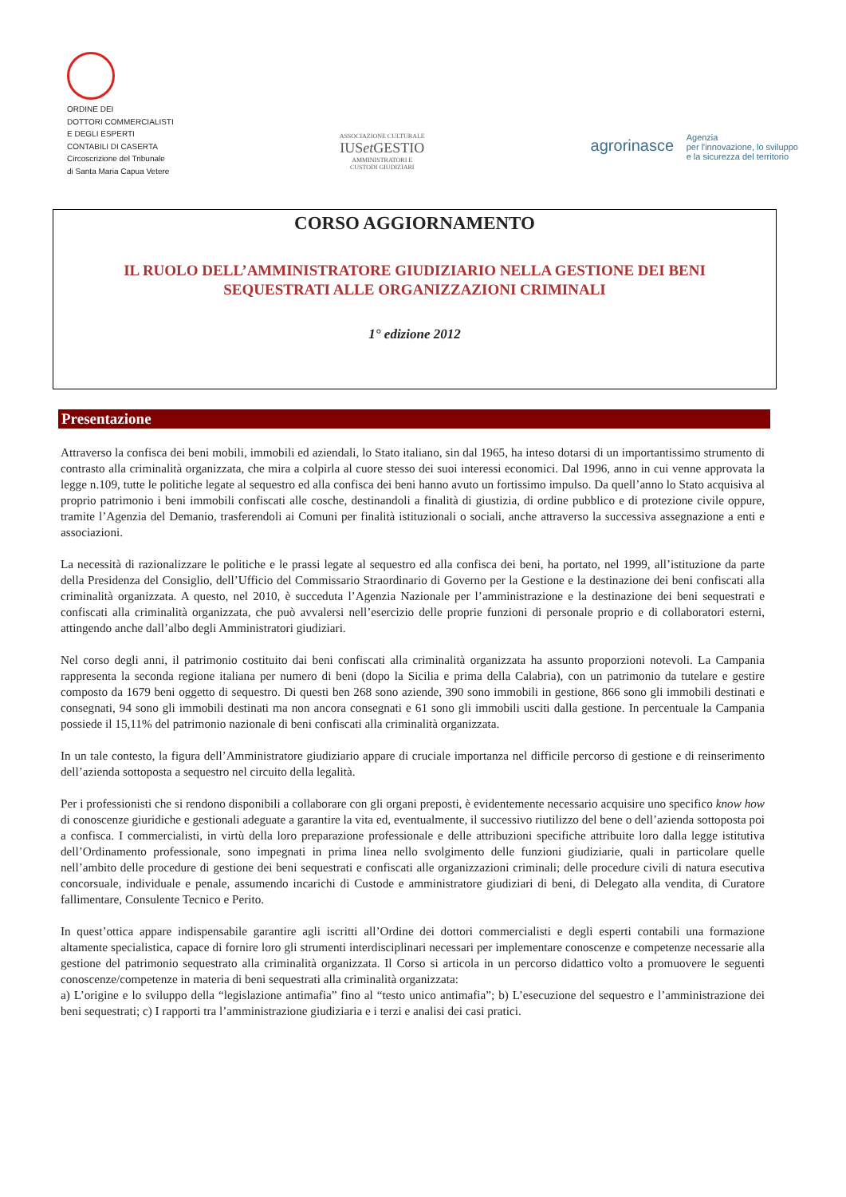ORDINE DEI
DOTTORI COMMERCIALISTI
E DEGLI ESPERTI
CONTABILI DI CASERTA
Circoscrizione del Tribunale
di Santa Maria Capua Vetere
ASSOCIAZIONE CULTURALE
IUSet GESTIO
AMMINISTRATORI E
CUSTODI GIUDIZIARI
agrorinasce Agenzia
per l'innovazione, lo sviluppo
e la sicurezza del territorio
CORSO AGGIORNAMENTO
IL RUOLO DELL’AMMINISTRATORE GIUDIZIARIO NELLA GESTIONE DEI BENI
SEQUESTRATI ALLE ORGANIZZAZIONI CRIMINALI
1° edizione 2012
Presentazione
Attraverso la confisca dei beni mobili, immobili ed aziendali, lo Stato italiano, sin dal 1965, ha inteso dotarsi di un importantissimo strumento di contrasto alla criminalità organizzata, che mira a colpirla al cuore stesso dei suoi interessi economici. Dal 1996, anno in cui venne approvata la legge n.109, tutte le politiche legate al sequestro ed alla confisca dei beni hanno avuto un fortissimo impulso. Da quell’anno lo Stato acquisiva al proprio patrimonio i beni immobili confiscati alle cosche, destinandoli a finalità di giustizia, di ordine pubblico e di protezione civile oppure, tramite l’Agenzia del Demanio, trasferendoli ai Comuni per finalità istituzionali o sociali, anche attraverso la successiva assegnazione a enti e associazioni.
La necessità di razionalizzare le politiche e le prassi legate al sequestro ed alla confisca dei beni, ha portato, nel 1999, all’istituzione da parte della Presidenza del Consiglio, dell’Ufficio del Commissario Straordinario di Governo per la Gestione e la destinazione dei beni confiscati alla criminalità organizzata. A questo, nel 2010, è succeduta l’Agenzia Nazionale per l’amministrazione e la destinazione dei beni sequestrati e confiscati alla criminalità organizzata, che può avvalersi nell’esercizio delle proprie funzioni di personale proprio e di collaboratori esterni, attingendo anche dall’albo degli Amministratori giudiziari.
Nel corso degli anni, il patrimonio costituito dai beni confiscati alla criminalità organizzata ha assunto proporzioni notevoli. La Campania rappresenta la seconda regione italiana per numero di beni (dopo la Sicilia e prima della Calabria), con un patrimonio da tutelare e gestire composto da 1679 beni oggetto di sequestro. Di questi ben 268 sono aziende, 390 sono immobili in gestione, 866 sono gli immobili destinati e consegnati, 94 sono gli immobili destinati ma non ancora consegnati e 61 sono gli immobili usciti dalla gestione. In percentuale la Campania possiede il 15,11% del patrimonio nazionale di beni confiscati alla criminalità organizzata.
In un tale contesto, la figura dell’Amministratore giudiziario appare di cruciale importanza nel difficile percorso di gestione e di reinserimento dell’azienda sottoposta a sequestro nel circuito della legalità.
Per i professionisti che si rendono disponibili a collaborare con gli organi preposti, è evidentemente necessario acquisire uno specifico know how di conoscenze giuridiche e gestionali adeguate a garantire la vita ed, eventualmente, il successivo riutilizzo del bene o dell’azienda sottoposta poi a confisca. I commercialisti, in virtù della loro preparazione professionale e delle attribuzioni specifiche attribuite loro dalla legge istitutiva dell’Ordinamento professionale, sono impegnati in prima linea nello svolgimento delle funzioni giudiziarie, quali in particolare quelle nell’ambito delle procedure di gestione dei beni sequestrati e confiscati alle organizzazioni criminali; delle procedure civili di natura esecutiva concorsuale, individuale e penale, assumendo incarichi di Custode e amministratore giudiziari di beni, di Delegato alla vendita, di Curatore fallimentare, Consulente Tecnico e Perito.
In quest’ottica appare indispensabile garantire agli iscritti all’Ordine dei dottori commercialisti e degli esperti contabili una formazione altamente specialistica, capace di fornire loro gli strumenti interdisciplinari necessari per implementare conoscenze e competenze necessarie alla gestione del patrimonio sequestrato alla criminalità organizzata. Il Corso si articola in un percorso didattico volto a promuovere le seguenti conoscenze/competenze in materia di beni sequestrati alla criminalità organizzata:
a) L’origine e lo sviluppo della “legislazione antimafia” fino al “testo unico antimafia”; b) L’esecuzione del sequestro e l’amministrazione dei beni sequestrati; c) I rapporti tra l’amministrazione giudiziaria e i terzi e analisi dei casi pratici.